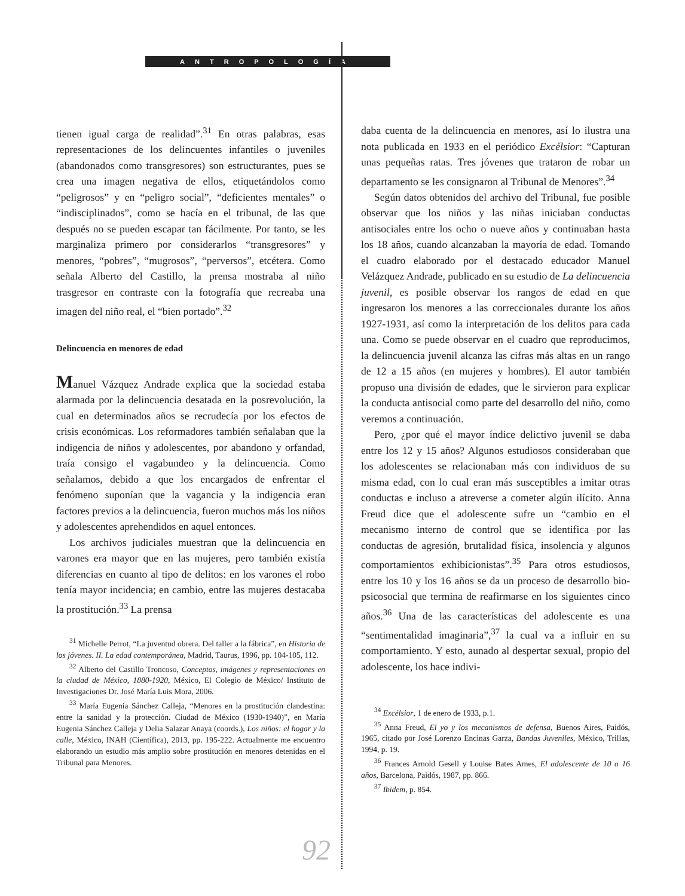ANTROPOLOGÍA
tienen igual carga de realidad”.<sup>31</sup> En otras palabras, esas representaciones de los delincuentes infantiles o juveniles (abandonados como transgresores) son estructurantes, pues se crea una imagen negativa de ellos, etiquetándolos como “peligrosos” y en “peligro social”, “deficientes mentales” o “indisciplinados”, como se hacía en el tribunal, de las que después no se pueden escapar tan fácilmente. Por tanto, se les marginaliza primero por considerarlos “transgresores” y menores, “pobres”, “mugrosos”, “perversos”, etcétera. Como señala Alberto del Castillo, la prensa mostraba al niño trasgresor en contraste con la fotografía que recreaba una imagen del niño real, el “bien portado”.<sup>32</sup>
Delincuencia en menores de edad
Manuel Vázquez Andrade explica que la sociedad estaba alarmada por la delincuencia desatada en la posrevolución, la cual en determinados años se recrudecía por los efectos de crisis económicas. Los reformadores también señalaban que la indigencia de niños y adolescentes, por abandono y orfandad, traía consigo el vagabundeo y la delincuencia. Como señalamos, debido a que los encargados de enfrentar el fenómeno suponían que la vagancia y la indigencia eran factores previos a la delincuencia, fueron muchos más los niños y adolescentes aprehendidos en aquel entonces.
Los archivos judiciales muestran que la delincuencia en varones era mayor que en las mujeres, pero también existía diferencias en cuanto al tipo de delitos: en los varones el robo tenía mayor incidencia; en cambio, entre las mujeres destacaba la prostitución.<sup>33</sup> La prensa
<sup>31</sup> Michelle Perrot, “La juventud obrera. Del taller a la fábrica”, en Historia de los jóvenes. II. La edad contemporánea, Madrid, Taurus, 1996, pp. 104-105, 112.
<sup>32</sup> Alberto del Castillo Troncoso, Conceptos, imágenes y representaciones en la ciudad de México, 1880-1920, México, El Colegio de México/ Instituto de Investigaciones Dr. José María Luis Mora, 2006.
<sup>33</sup> María Eugenia Sánchez Calleja, “Menores en la prostitución clandestina: entre la sanidad y la protección. Ciudad de México (1930-1940)”, en María Eugenia Sánchez Calleja y Delia Salazar Anaya (coords.), Los niños: el hogar y la calle, México, INAH (Científica), 2013, pp. 195-222. Actualmente me encuentro elaborando un estudio más amplio sobre prostitución en menores detenidas en el Tribunal para Menores.
daba cuenta de la delincuencia en menores, así lo ilustra una nota publicada en 1933 en el periódico Excélsior: “Capturan unas pequeñas ratas. Tres jóvenes que trataron de robar un departamento se les consignaron al Tribunal de Menores”.<sup>34</sup>
Según datos obtenidos del archivo del Tribunal, fue posible observar que los niños y las niñas iniciaban conductas antisociales entre los ocho o nueve años y continuaban hasta los 18 años, cuando alcanzaban la mayoría de edad. Tomando el cuadro elaborado por el destacado educador Manuel Velázquez Andrade, publicado en su estudio de La delincuencia juvenil, es posible observar los rangos de edad en que ingresaron los menores a las correccionales durante los años 1927-1931, así como la interpretación de los delitos para cada una. Como se puede observar en el cuadro que reproducimos, la delincuencia juvenil alcanza las cifras más altas en un rango de 12 a 15 años (en mujeres y hombres). El autor también propuso una división de edades, que le sirvieron para explicar la conducta antisocial como parte del desarrollo del niño, como veremos a continuación.
Pero, ¿por qué el mayor índice delictivo juvenil se daba entre los 12 y 15 años? Algunos estudiosos consideraban que los adolescentes se relacionaban más con individuos de su misma edad, con lo cual eran más susceptibles a imitar otras conductas e incluso a atreverse a cometer algún ilícito. Anna Freud dice que el adolescente sufre un “cambio en el mecanismo interno de control que se identifica por las conductas de agresión, brutalidad física, insolencia y algunos comportamientos exhibicionistas”.<sup>35</sup> Para otros estudiosos, entre los 10 y los 16 años se da un proceso de desarrollo bio-psicosocial que termina de reafirmarse en los siguientes cinco años.<sup>36</sup> Una de las características del adolescente es una “sentimentalidad imaginaria”,<sup>37</sup> la cual va a influir en su comportamiento. Y esto, aunado al despertar sexual, propio del adolescente, los hace indivi-
<sup>34</sup> Excélsior, 1 de enero de 1933, p.1.
<sup>35</sup> Anna Freud, El yo y los mecanismos de defensa, Buenos Aires, Paidós, 1965, citado por José Lorenzo Encinas Garza, Bandas Juveniles, México, Trillas, 1994, p. 19.
<sup>36</sup> Frances Arnold Gesell y Louise Bates Ames, El adolescente de 10 a 16 años, Barcelona, Paidós, 1987, pp. 866.
<sup>37</sup> Ibidem, p. 854.
92